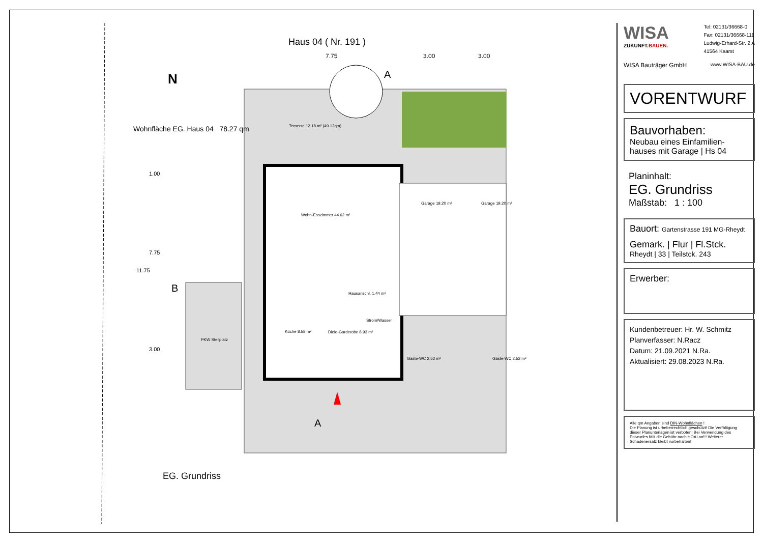Haus 04 ( Nr. 191 )
Wohnfläche EG. Haus 04 78.27 qm
EG. Grundriss
7.75 3.00 3.00
Terrasse 12.18 m² (49.12qm)
Wohn-Esszimmer 44.62 m²
Küche 8.58 m² Diele-Garderobe 8.93 m²
Hausanschl. 1.44 m²
Strom/Wasser
Gäste-WC 2.52 m² Gäste-WC 2.52 m²
Garage 19.20 m² Garage 19.20 m²
PKW Stellplatz
B
A
A
11.75
1.00
7.75
3.00
N
WISA
ZUKUNFT.BAUEN.
Tel: 02131/36668-0
Fax: 02131/36668-111
Ludwig-Erhard-Str. 2 A
41564 Kaarst
WISA Bauträger GmbH www.WISA-BAU.de
VORENTWURF
Bauvorhaben:
Neubau eines Einfamilien-hauses mit Garage | Hs 04
Planinhalt:
EG. Grundriss
Maßstab: 1 : 100
Bauort: Gartenstrasse 191 MG-Rheydt
Gemark. | Flur | Fl.Stck.
Rheydt | 33 | Teilstck. 243
Erwerber:
Kundenbetreuer: Hr. W. Schmitz
Planverfasser: N.Racz
Datum: 21.09.2021 N.Ra.
Aktualisiert: 29.08.2023 N.Ra.
Alle qm Angaben sind DIN-Wohnflächen !
Die Planung ist urheberrechtlich geschützt! Die Verfältigung dieser Planunterlagen ist verboten! Bei Verwendung des Entwurfes fällt die Gebühr nach HOAI an!!! Weiterer Schadenersatz bleibt vorbehalten!